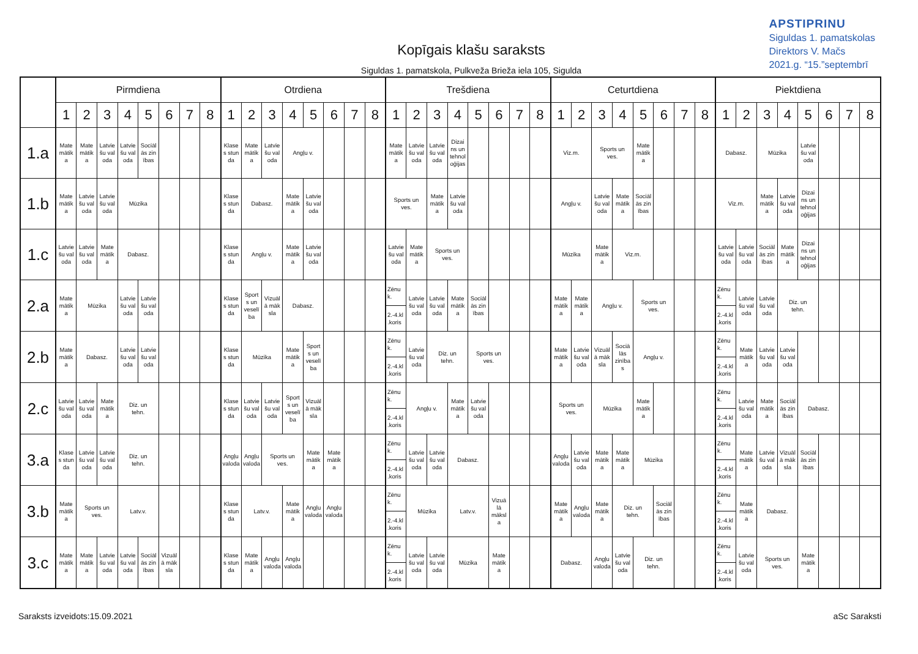APSTIPRINU
Siguldas 1. pamatskolas
Direktors V. Mačs
2021.g. “15.”septembrī
Kopīgais klašu saraksts
Siguldas 1. pamatskola, Pulkveža Brieža iela 105, Sigulda
| | Pirmdiena | | | | | | | | Otrdiena | | | | | | | | Trešdiena | | | | | | | | Ceturtdiena | | | | | | | | Piektdiena | | | | | | | |
| --- | --- | --- | --- | --- | --- | --- | --- | --- | --- | --- | --- | --- | --- | --- | --- | --- | --- | --- | --- | --- | --- | --- | --- | --- | --- | --- | --- | --- | --- | --- | --- | --- | --- | --- | --- | --- | --- | --- | --- | --- |
| | 1 | 2 | 3 | 4 | 5 | 6 | 7 | 8 | 1 | 2 | 3 | 4 | 5 | 6 | 7 | 8 | 1 | 2 | 3 | 4 | 5 | 6 | 7 | 8 | 1 | 2 | 3 | 4 | 5 | 6 | 7 | 8 | 1 | 2 | 3 | 4 | 5 | 6 | 7 | 8 |
| 1.a | Mate mātik a | Mate mātik a | Latvie šu val oda | Latvie šu val oda | Sociāl ās zin ības | | | | Klase s stun da | Mate mātik a | Latvie šu val oda | Angļu v. | | | | | Mate mātik a | Latvie šu val oda | Latvie šu val oda | Dizai ns un tehnol oģijas | | | | | Viz.m. | | Sports un ves. | | Mate mātik a | | | | Dabasz. | | Mūzika | | Latvie šu val oda | | | |
| 1.b | Mate mātik a | Latvie šu val oda | Latvie šu val oda | Mūzika | | | | | Klase s stun da | Dabasz. | | Mate mātik a | Latvie šu val oda | | | | Sports un ves. | | Mate mātik a | Latvie šu val oda | | | | | Angļu v. | | Latvie šu val oda | Mate mātik a | Sociāl ās zin ības | | | | Viz.m. | | Mate mātik a | Latvie šu val oda | Dizai ns un tehnol oģijas | | | |
| 1.c | Latvie šu val oda | Latvie šu val oda | Mate mātik a | Dabasz. | | | | | Klase s stun da | Angļu v. | | Mate mātik a | Latvie šu val oda | | | | Latvie šu val oda | Mate mātik a | Sports un ves. | | | | | | Mūzika | | Mate mātik a | Viz.m. | | | | | Latvie šu val oda | Latvie šu val oda | Sociāl ās zin ības | Mate mātik a | Dizai ns un tehnol oģijas | | | |
| 2.a | Mate mātik a | Mūzika | | Latvie šu val oda | Latvie šu val oda | | | | Klase s stun da | Sport s un veselī ba | Vizuāl ā māk sla | Dabasz. | | | | | Zēnu k. 2.-4.kl .koris | Latvie šu val oda | Latvie šu val oda | Mate mātik a | Sociāl ās zin ības | | | | Mate mātik a | Mate mātik a | Angļu v. | | Sports un ves. | | | | Zēnu k. 2.-4.kl .koris | Latvie šu val oda | Latvie šu val oda | Diz. un tehn. | | | | |
| 2.b | Mate mātik a | Dabasz. | | Latvie šu val oda | Latvie šu val oda | | | | Klase s stun da | Mūzika | | Mate mātik a | Sport s un veselī ba | | | | Zēnu k. 2.-4.kl .koris | Latvie šu val oda | Diz. un tehn. | | Sports un ves. | | | | Mate mātik a | Latvie šu val oda | Vizuāl ā māk sla | Sociā lās zinība s | Angļu v. | | | | Zēnu k. 2.-4.kl .koris | Mate mātik a | Latvie šu val oda | Latvie šu val oda | | | | |
| 2.c | Latvie šu val oda | Latvie šu val oda | Mate mātik a | Diz. un tehn. | | | | | Klase s stun da | Latvie šu val oda | Latvie šu val oda | Sport s un veselī ba | Vizuāl ā māk sla | | | | Zēnu k. 2.-4.kl .koris | Angļu v. | | Mate mātik a | Latvie šu val oda | | | | Sports un ves. | | Mūzika | | Mate mātik a | | | | Zēnu k. 2.-4.kl .koris | Latvie šu val oda | Mate mātik a | Sociāl ās zin ības | Dabasz. | | | |
| 3.a | Klase s stun da | Latvie šu val oda | Latvie šu val oda | Diz. un tehn. | | | | | Angļu valoda | Angļu valoda | Sports un ves. | | Mate mātik a | Mate mātik a | | | Zēnu k. 2.-4.kl .koris | Latvie šu val oda | Latvie šu val oda | Dabasz. | | | | | Angļu valoda | Latvie šu val oda | Mate mātik a | Mate mātik a | Mūzika | | | | Zēnu k. 2.-4.kl .koris | Mate mātik a | Latvie šu val oda | Vizuāl ā māk sla | Sociāl ās zin ības | | | |
| 3.b | Mate mātik a | Sports un ves. | | Latv.v. | | | | | Klase s stun da | Latv.v. | | Mate mātik a | Angļu valoda | Angļu valoda | | | Zēnu k. 2.-4.kl .koris | Mūzika | | Latv.v. | | Vizuā lā māksl a | | | Mate mātik a | Angļu valoda | Mate mātik a | Diz. un tehn. | | Sociāl ās zin ības | | | Zēnu k. 2.-4.kl .koris | Mate mātik a | Dabasz. | | | | | |
| 3.c | Mate mātik a | Mate mātik a | Latvie šu val oda | Latvie šu val oda | Sociāl ās zin ības | Vizuāl ā māk sla | | | Klase s stun da | Mate mātik a | Angļu valoda | Angļu valoda | | | | | Zēnu k. 2.-4.kl .koris | Latvie šu val oda | Latvie šu val oda | Mūzika | | Mate mātik a | | | Dabasz. | | Angļu valoda | Latvie šu val oda | Diz. un tehn. | | | | Zēnu k. 2.-4.kl .koris | Latvie šu val oda | Sports un ves. | | Mate mātik a | | | |
Saraksts izveidots:15.09.2021 aSc Saraksti